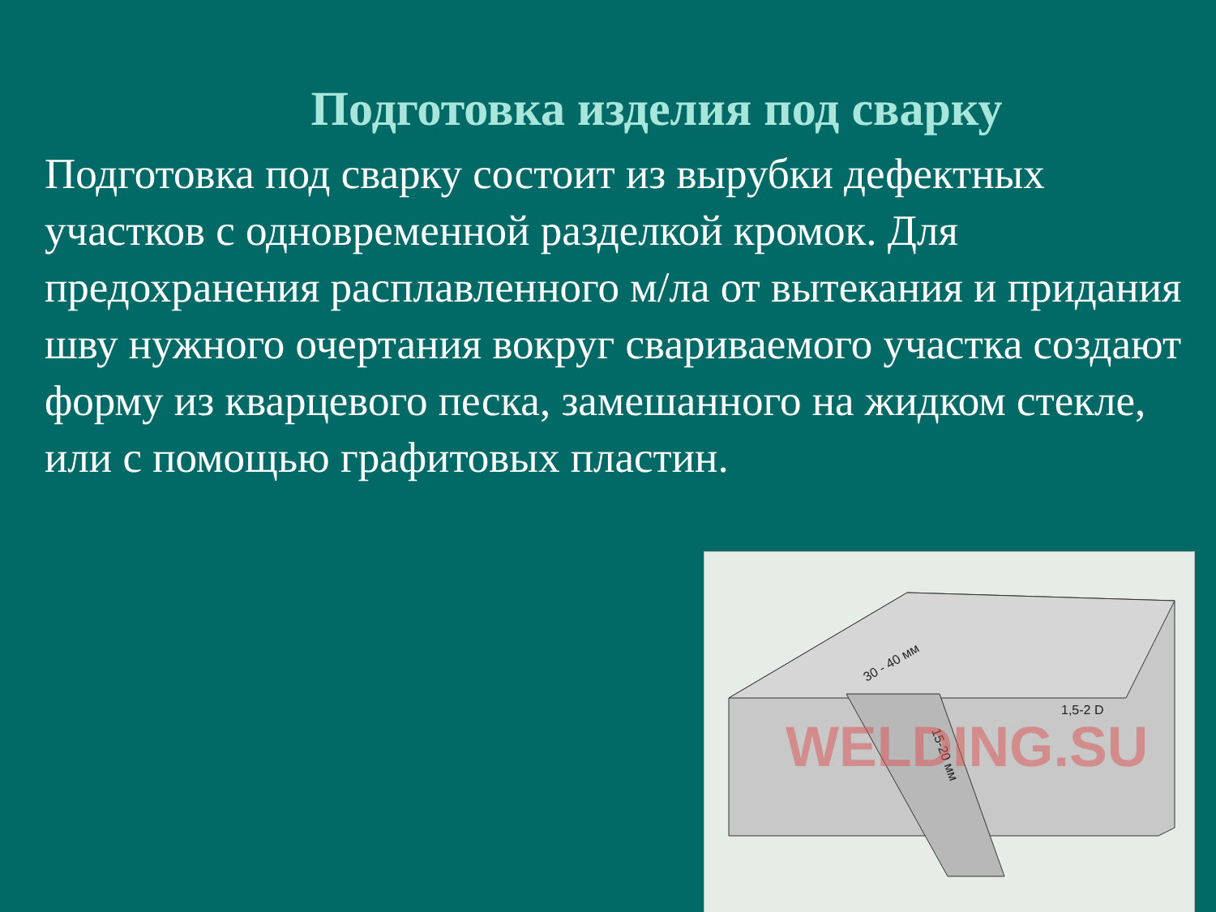Подготовка изделия под сварку
Подготовка под сварку состоит из вырубки дефектных участков с одновременной разделкой кромок. Для предохранения расплавленного м/ла от вытекания и придания шву нужного очертания вокруг свариваемого участка создают форму из кварцевого песка, замешанного на жидком стекле, или с помощью графитовых пластин.
1,5-2 D
30 - 40 мм
15-20 мм
WELDING.SU